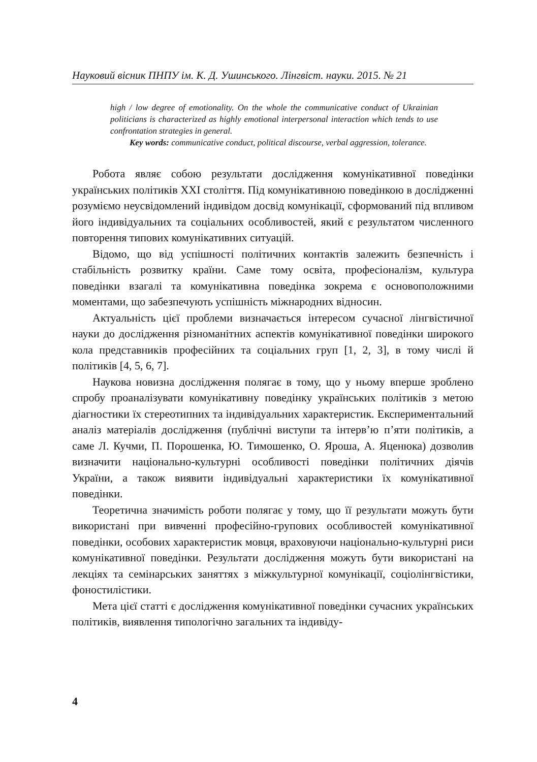Науковий вісник ПНПУ ім. К. Д. Ушинського. Лінгвіст. науки. 2015. № 21
high / low degree of emotionality. On the whole the communicative conduct of Ukrainian politicians is characterized as highly emotional interpersonal interaction which tends to use confrontation strategies in general.
Key words: communicative conduct, political discourse, verbal aggression, tolerance.
Робота являє собою результати дослідження комунікативної поведінки українських політиків XXI століття. Під комунікативною поведінкою в дослідженні розуміємо неусвідомлений індивідом досвід комунікації, сформований під впливом його індивідуальних та соціальних особливостей, який є результатом численного повторення типових комунікативних ситуацій.
Відомо, що від успішності політичних контактів залежить безпечність і стабільність розвитку країни. Саме тому освіта, професіоналізм, культура поведінки взагалі та комунікативна поведінка зокрема є основоположними моментами, що забезпечують успішність міжнародних відносин.
Актуальність цієї проблеми визначається інтересом сучасної лінгвістичної науки до дослідження різноманітних аспектів комунікативної поведінки широкого кола представників професійних та соціальних груп [1, 2, 3], в тому числі й політиків [4, 5, 6, 7].
Наукова новизна дослідження полягає в тому, що у ньому вперше зроблено спробу проаналізувати комунікативну поведінку українських політиків з метою діагностики їх стереотипних та індивідуальних характеристик. Експериментальний аналіз матеріалів дослідження (публічні виступи та інтерв’ю п’яти політиків, а саме Л. Кучми, П. Порошенка, Ю. Тимошенко, О. Яроша, А. Яценюка) дозволив визначити національно-культурні особливості поведінки політичних діячів України, а також виявити індивідуальні характеристики їх комунікативної поведінки.
Теоретична значимість роботи полягає у тому, що її результати можуть бути використані при вивченні професійно-групових особливостей комунікативної поведінки, особових характеристик мовця, враховуючи національно-культурні риси комунікативної поведінки. Результати дослідження можуть бути використані на лекціях та семінарських заняттях з міжкультурної комунікації, соціолінгвістики, фоностилістики.
Мета цієї статті є дослідження комунікативної поведінки сучасних українських політиків, виявлення типологічно загальних та індивіду-
4